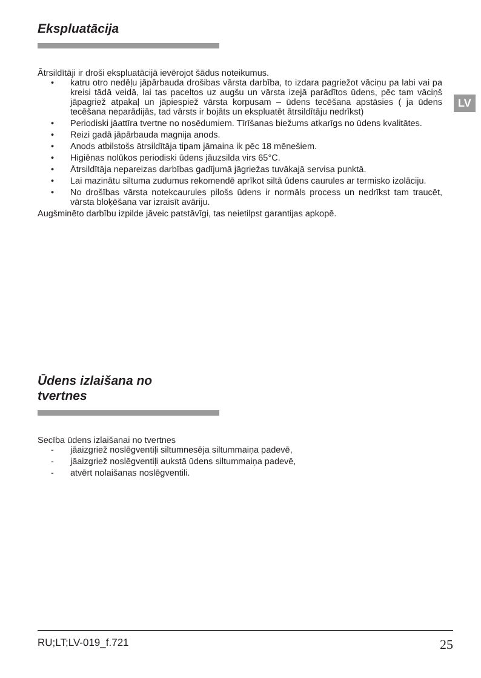LV
Ekspluatācija
Ātrsildītāji ir droši ekspluatācijā ievērojot šādus noteikumus.
• katru otro nedēļu jāpārbauda drošibas vārsta darbība, to izdara pagriežot vāciņu pa labi vai pa kreisi tādā veidā, lai tas paceltos uz augšu un vārsta izejā parādītos ūdens, pēc tam vāciņš jāpagriež atpakaļ un jāpiespiež vārsta korpusam – ūdens tecēšana apstāsies ( ja ūdens tecēšana neparādijās, tad vārsts ir bojāts un ekspluatēt ātrsildītāju nedrīkst)
• Periodiski jāattīra tvertne no nosēdumiem. Tīrīšanas biežums atkarīgs no ūdens kvalitātes.
• Reizi gadā jāpārbauda magnija anods.
• Anods atbilstošs ātrsildītāja tipam jāmaina ik pēc 18 mēnešiem.
• Higiēnas nolūkos periodiski ūdens jāuzsilda virs 65°C.
• Ātrsildītāja nepareizas darbības gadījumā jāgriežas tuvākajā servisa punktā.
• Lai mazinātu siltuma zudumus rekomendē aprīkot siltā ūdens caurules ar termisko izolāciju.
• No drošības vārsta notekcaurules pilošs ūdens ir normāls process un nedrīkst tam traucēt, vārsta bloķēšana var izraisīt avāriju.
Augšminēto darbību izpilde jāveic patstāvīgi, tas neietilpst garantijas apkopē.
Ūdens izlaišana no
tvertnes
Secība ūdens izlaišanai no tvertnes
- jāaizgriež noslēgventiļi siltumnesēja siltummaiņa padevē,
- jāaizgriež noslēgventiļi aukstā ūdens siltummaiņa padevē,
- atvērt nolaišanas noslēgventili.
RU;LT;LV-019_f.721 25